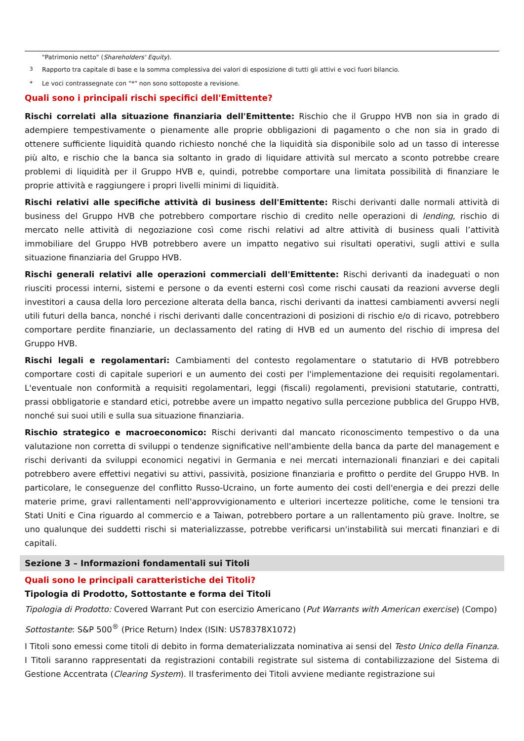"Patrimonio netto" (Shareholders' Equity).
<sup>3</sup> Rapporto tra capitale di base e la somma complessiva dei valori di esposizione di tutti gli attivi e voci fuori bilancio.
* Le voci contrassegnate con "*" non sono sottoposte a revisione.
Quali sono i principali rischi specifici dell'Emittente?
Rischi correlati alla situazione finanziaria dell'Emittente: Rischio che il Gruppo HVB non sia in grado di adempiere tempestivamente o pienamente alle proprie obbligazioni di pagamento o che non sia in grado di ottenere sufficiente liquidità quando richiesto nonché che la liquidità sia disponibile solo ad un tasso di interesse più alto, e rischio che la banca sia soltanto in grado di liquidare attività sul mercato a sconto potrebbe creare problemi di liquidità per il Gruppo HVB e, quindi, potrebbe comportare una limitata possibilità di finanziare le proprie attività e raggiungere i propri livelli minimi di liquidità.
Rischi relativi alle specifiche attività di business dell'Emittente: Rischi derivanti dalle normali attività di business del Gruppo HVB che potrebbero comportare rischio di credito nelle operazioni di lending, rischio di mercato nelle attività di negoziazione così come rischi relativi ad altre attività di business quali l’attività immobiliare del Gruppo HVB potrebbero avere un impatto negativo sui risultati operativi, sugli attivi e sulla situazione finanziaria del Gruppo HVB.
Rischi generali relativi alle operazioni commerciali dell'Emittente: Rischi derivanti da inadeguati o non riusciti processi interni, sistemi e persone o da eventi esterni così come rischi causati da reazioni avverse degli investitori a causa della loro percezione alterata della banca, rischi derivanti da inattesi cambiamenti avversi negli utili futuri della banca, nonché i rischi derivanti dalle concentrazioni di posizioni di rischio e/o di ricavo, potrebbero comportare perdite finanziarie, un declassamento del rating di HVB ed un aumento del rischio di impresa del Gruppo HVB.
Rischi legali e regolamentari: Cambiamenti del contesto regolamentare o statutario di HVB potrebbero comportare costi di capitale superiori e un aumento dei costi per l'implementazione dei requisiti regolamentari. L'eventuale non conformità a requisiti regolamentari, leggi (fiscali) regolamenti, previsioni statutarie, contratti, prassi obbligatorie e standard etici, potrebbe avere un impatto negativo sulla percezione pubblica del Gruppo HVB, nonché sui suoi utili e sulla sua situazione finanziaria.
Rischio strategico e macroeconomico: Rischi derivanti dal mancato riconoscimento tempestivo o da una valutazione non corretta di sviluppi o tendenze significative nell'ambiente della banca da parte del management e rischi derivanti da sviluppi economici negativi in Germania e nei mercati internazionali finanziari e dei capitali potrebbero avere effettivi negativi su attivi, passività, posizione finanziaria e profitto o perdite del Gruppo HVB. In particolare, le conseguenze del conflitto Russo-Ucraino, un forte aumento dei costi dell'energia e dei prezzi delle materie prime, gravi rallentamenti nell'approvvigionamento e ulteriori incertezze politiche, come le tensioni tra Stati Uniti e Cina riguardo al commercio e a Taiwan, potrebbero portare a un rallentamento più grave. Inoltre, se uno qualunque dei suddetti rischi si materializzasse, potrebbe verificarsi un'instabilità sui mercati finanziari e di capitali.
Sezione 3 – Informazioni fondamentali sui Titoli
Quali sono le principali caratteristiche dei Titoli?
Tipologia di Prodotto, Sottostante e forma dei Titoli
Tipologia di Prodotto: Covered Warrant Put con esercizio Americano (Put Warrants with American exercise) (Compo)
Sottostante: S&P 500<sup>®</sup> (Price Return) Index (ISIN: US78378X1072)
I Titoli sono emessi come titoli di debito in forma dematerializzata nominativa ai sensi del Testo Unico della Finanza. I Titoli saranno rappresentati da registrazioni contabili registrate sul sistema di contabilizzazione del Sistema di Gestione Accentrata (Clearing System). Il trasferimento dei Titoli avviene mediante registrazione sui